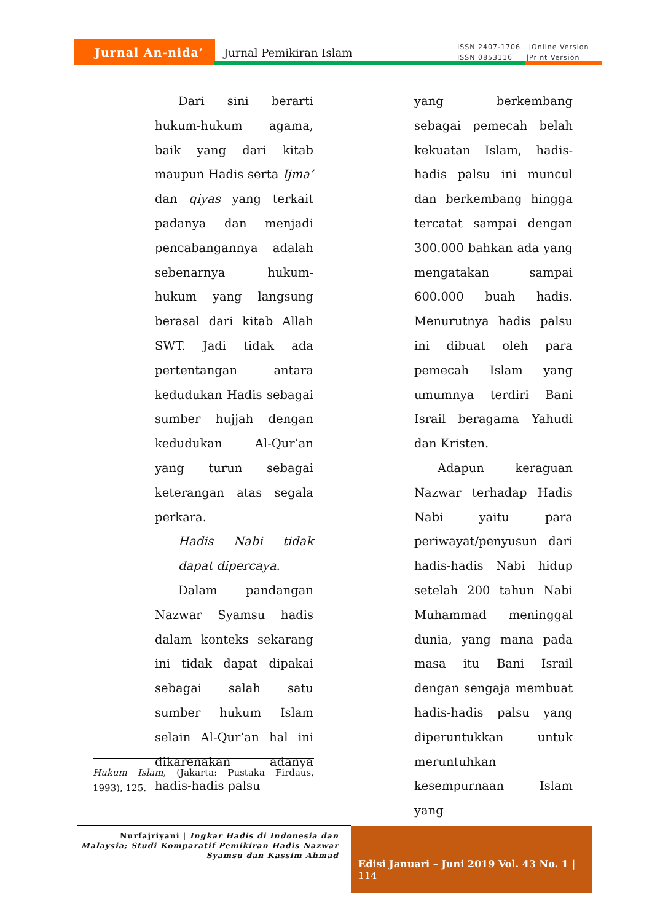Jurnal An-nida’
Jurnal Pemikiran Islam
ISSN 2407-1706 |Online Version
ISSN 0853116 |Print Version
Dari sini berarti hukum-hukum agama, baik yang dari kitab maupun Hadis serta Ijma’ dan qiyas yang terkait padanya dan menjadi pencabangannya adalah sebenarnya hukum-hukum yang langsung berasal dari kitab Allah SWT. Jadi tidak ada pertentangan antara kedudukan Hadis sebagai sumber hujjah dengan kedudukan Al-Qur’an yang turun sebagai keterangan atas segala perkara.
Hadis Nabi tidak dapat dipercaya.
Dalam pandangan Nazwar Syamsu hadis dalam konteks sekarang ini tidak dapat dipakai sebagai salah satu sumber hukum Islam selain Al-Qur’an hal ini dikarenakan adanya hadis-hadis palsu
yang berkembang sebagai pemecah belah kekuatan Islam, hadis-hadis palsu ini muncul dan berkembang hingga tercatat sampai dengan 300.000 bahkan ada yang mengatakan sampai 600.000 buah hadis. Menurutnya hadis palsu ini dibuat oleh para pemecah Islam yang umumnya terdiri Bani Israil beragama Yahudi dan Kristen.
Adapun keraguan Nazwar terhadap Hadis Nabi yaitu para periwayat/penyusun dari hadis-hadis Nabi hidup setelah 200 tahun Nabi Muhammad meninggal dunia, yang mana pada masa itu Bani Israil dengan sengaja membuat hadis-hadis palsu yang diperuntukkan untuk meruntuhkan kesempurnaan Islam yang
Hukum Islam, (Jakarta: Pustaka Firdaus, 1993), 125.
Nurfajriyani | Ingkar Hadis di Indonesia dan Malaysia; Studi Komparatif Pemikiran Hadis Nazwar Syamsu dan Kassim Ahmad
Edisi Januari – Juni 2019 Vol. 43 No. 1 | 114